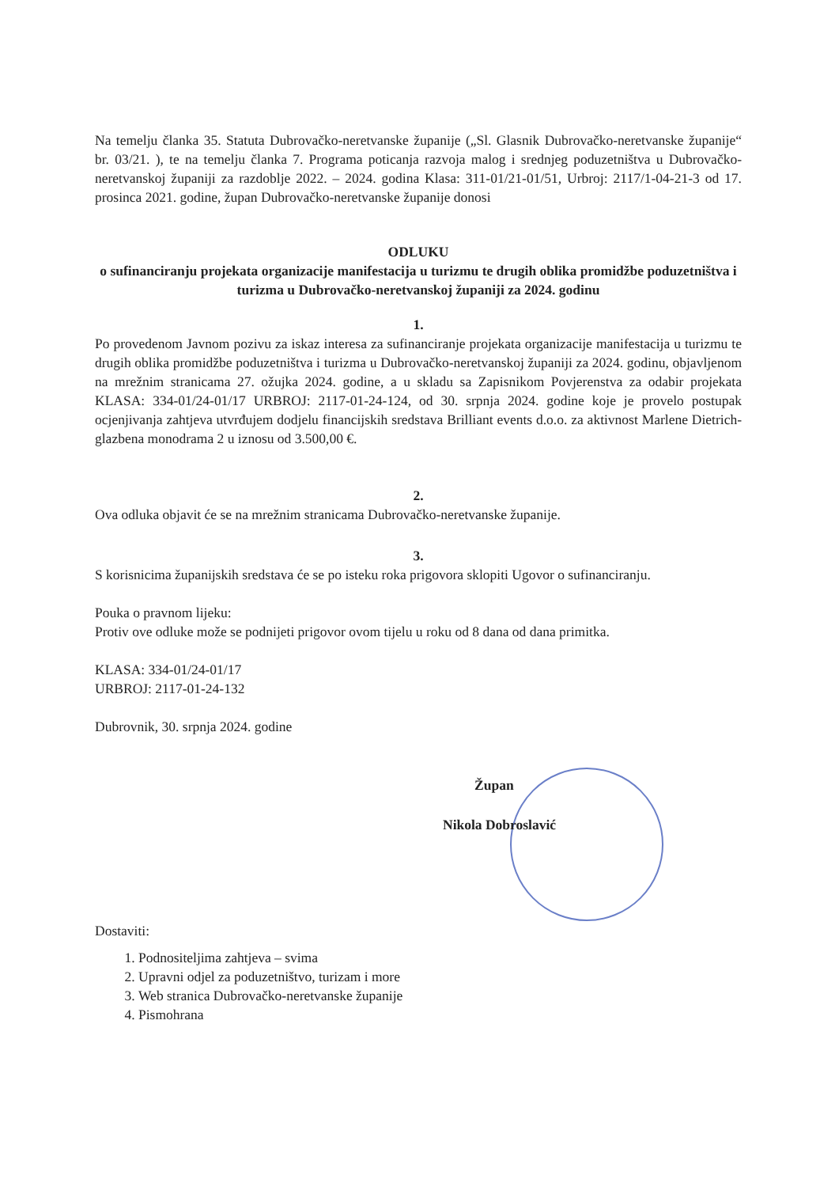Na temelju članka 35. Statuta Dubrovačko-neretvanske županije („Sl. Glasnik Dubrovačko-neretvanske županije“ br. 03/21. ), te na temelju članka 7. Programa poticanja razvoja malog i srednjeg poduzetništva u Dubrovačko-neretvanskoj županiji za razdoblje 2022. – 2024. godina Klasa: 311-01/21-01/51, Urbroj: 2117/1-04-21-3 od 17. prosinca 2021. godine, župan Dubrovačko-neretvanske županije donosi
ODLUKU
o sufinanciranju projekata organizacije manifestacija u turizmu te drugih oblika promidžbe poduzetništva i turizma u Dubrovačko-neretvanskoj županiji za 2024. godinu
1.
Po provedenom Javnom pozivu za iskaz interesa za sufinanciranje projekata organizacije manifestacija u turizmu te drugih oblika promidžbe poduzetništva i turizma u Dubrovačko-neretvanskoj županiji za 2024. godinu, objavljenom na mrežnim stranicama 27. ožujka 2024. godine, a u skladu sa Zapisnikom Povjerenstva za odabir projekata KLASA: 334-01/24-01/17 URBROJ: 2117-01-24-124, od 30. srpnja 2024. godine koje je provelo postupak ocjenjivanja zahtjeva utvrđujem dodjelu financijskih sredstava Brilliant events d.o.o. za aktivnost Marlene Dietrich- glazbena monodrama 2 u iznosu od 3.500,00 €.
2.
Ova odluka objavit će se na mrežnim stranicama Dubrovačko-neretvanske županije.
3.
S korisnicima županijskih sredstava će se po isteku roka prigovora sklopiti Ugovor o sufinanciranju.
Pouka o pravnom lijeku:
Protiv ove odluke može se podnijeti prigovor ovom tijelu u roku od 8 dana od dana primitka.
KLASA: 334-01/24-01/17
URBROJ: 2117-01-24-132
Dubrovnik, 30. srpnja 2024. godine
Župan
Nikola Dobroslavić
Dostaviti:
1. Podnositeljima zahtjeva – svima
2. Upravni odjel za poduzetništvo, turizam i more
3. Web stranica Dubrovačko-neretvanske županije
4. Pismohrana